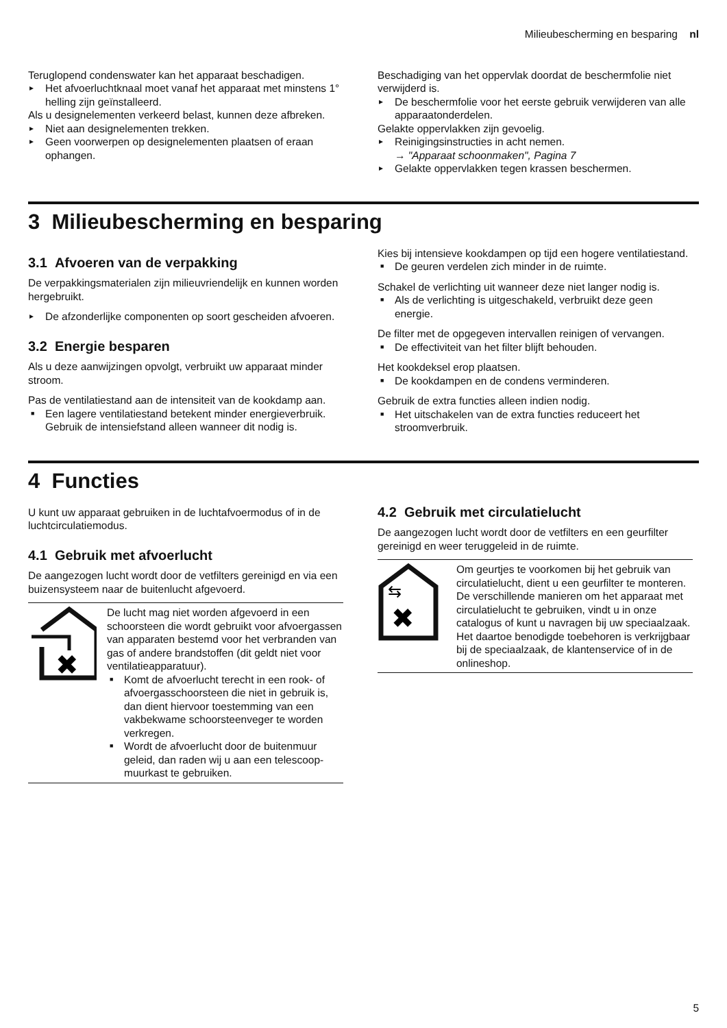Milieubescherming en besparing nl
Teruglopend condenswater kan het apparaat beschadigen.
Het afvoerluchtknaal moet vanaf het apparaat met minstens 1° helling zijn geïnstalleerd.
Als u designelementen verkeerd belast, kunnen deze afbreken.
Niet aan designelementen trekken.
Geen voorwerpen op designelementen plaatsen of eraan ophangen.
Beschadiging van het oppervlak doordat de beschermfolie niet verwijderd is.
De beschermfolie voor het eerste gebruik verwijderen van alle apparaatonderdelen.
Gelakte oppervlakken zijn gevoelig.
Reinigingsinstructies in acht nemen.
→ "Apparaat schoonmaken", Pagina 7
Gelakte oppervlakken tegen krassen beschermen.
3 Milieubescherming en besparing
3.1 Afvoeren van de verpakking
De verpakkingsmaterialen zijn milieuvriendelijk en kunnen worden hergebruikt.
De afzonderlijke componenten op soort gescheiden afvoeren.
3.2 Energie besparen
Als u deze aanwijzingen opvolgt, verbruikt uw apparaat minder stroom.
Pas de ventilatiestand aan de intensiteit van de kookdamp aan.
Een lagere ventilatiestand betekent minder energieverbruik.
Gebruik de intensiefstand alleen wanneer dit nodig is.
Kies bij intensieve kookdampen op tijd een hogere ventilatiestand.
De geuren verdelen zich minder in de ruimte.
Schakel de verlichting uit wanneer deze niet langer nodig is.
Als de verlichting is uitgeschakeld, verbruikt deze geen energie.
De filter met de opgegeven intervallen reinigen of vervangen.
De effectiviteit van het filter blijft behouden.
Het kookdeksel erop plaatsen.
De kookdampen en de condens verminderen.
Gebruik de extra functies alleen indien nodig.
Het uitschakelen van de extra functies reduceert het stroomverbruik.
4 Functies
U kunt uw apparaat gebruiken in de luchtafvoermodus of in de luchtcirculatiemodus.
4.1 Gebruik met afvoerlucht
De aangezogen lucht wordt door de vetfilters gereinigd en via een buizensysteem naar de buitenlucht afgevoerd.
✖
De lucht mag niet worden afgevoerd in een schoorsteen die wordt gebruikt voor afvoergassen van apparaten bestemd voor het verbranden van gas of andere brandstoffen (dit geldt niet voor ventilatieapparatuur).
Komt de afvoerlucht terecht in een rook- of afvoergasschoorsteen die niet in gebruik is, dan dient hiervoor toestemming van een vakbekwame schoorsteenveger te worden verkregen.
Wordt de afvoerlucht door de buitenmuur geleid, dan raden wij u aan een telescoop-muurkast te gebruiken.
4.2 Gebruik met circulatielucht
De aangezogen lucht wordt door de vetfilters en een geurfilter gereinigd en weer teruggeleid in de ruimte.
✖
⇆
Om geurtjes te voorkomen bij het gebruik van circulatielucht, dient u een geurfilter te monteren. De verschillende manieren om het apparaat met circulatielucht te gebruiken, vindt u in onze catalogus of kunt u navragen bij uw speciaalzaak. Het daartoe benodigde toebehoren is verkrijgbaar bij de speciaalzaak, de klantenservice of in de onlineshop.
5